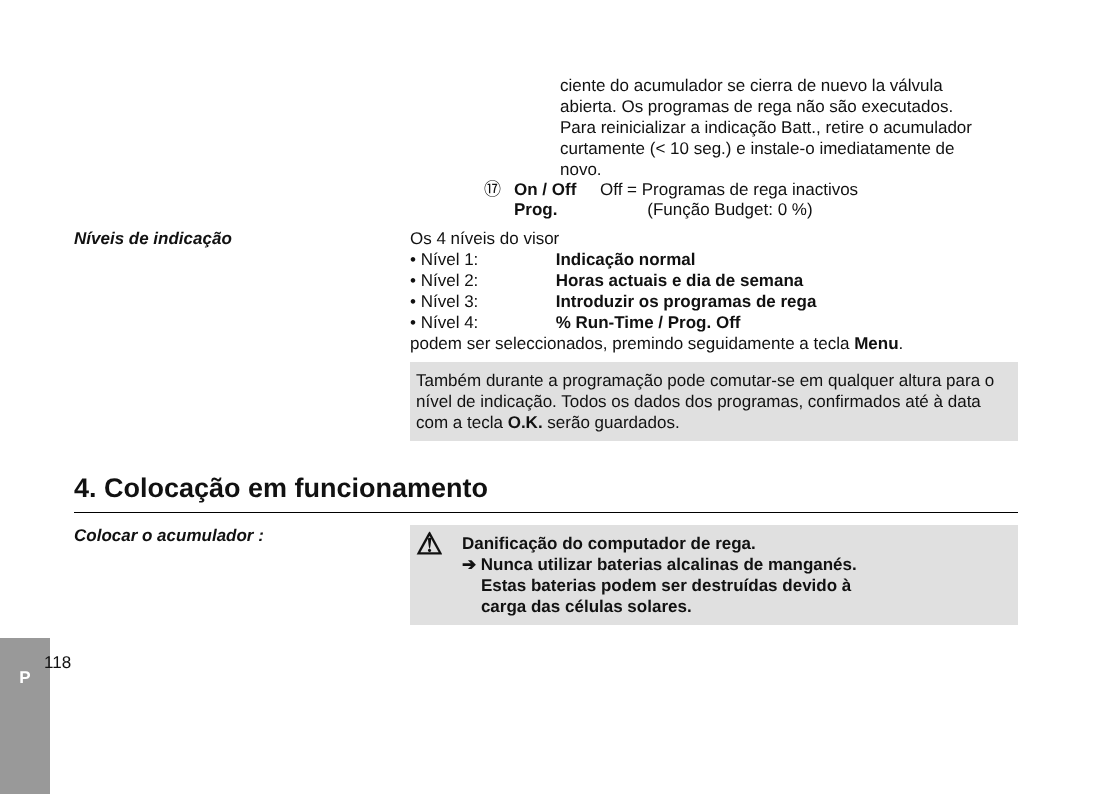P
ciente do acumulador se cierra de nuevo la válvula abierta. Os programas de rega não são executados. Para reinicializar a indicação Batt., retire o acumulador curtamente (< 10 seg.) e instale-o imediatamente de novo.
⑰ On / Off Prog.
Off = Programas de rega inactivos
(Função Budget: 0 %)
Níveis de indicação Os 4 níveis do visor
• Nível 1: Indicação normal
• Nível 2: Horas actuais e dia de semana
• Nível 3: Introduzir os programas de rega
• Nível 4:% Run-Time / Prog. Off
podem ser seleccionados, premindo seguidamente a tecla Menu.
Também durante a programação pode comutar-se em qualquer altura para o nível de indicação. Todos os dados dos programas, confirmados até à data com a tecla O.K. serão guardados.
4. Colocação em funcionamento
Colocar o acumulador :
⚠
Danificação do computador de rega.
➔ Nunca utilizar baterias alcalinas de manganés.
Estas baterias podem ser destruídas devido à
carga das células solares.
118